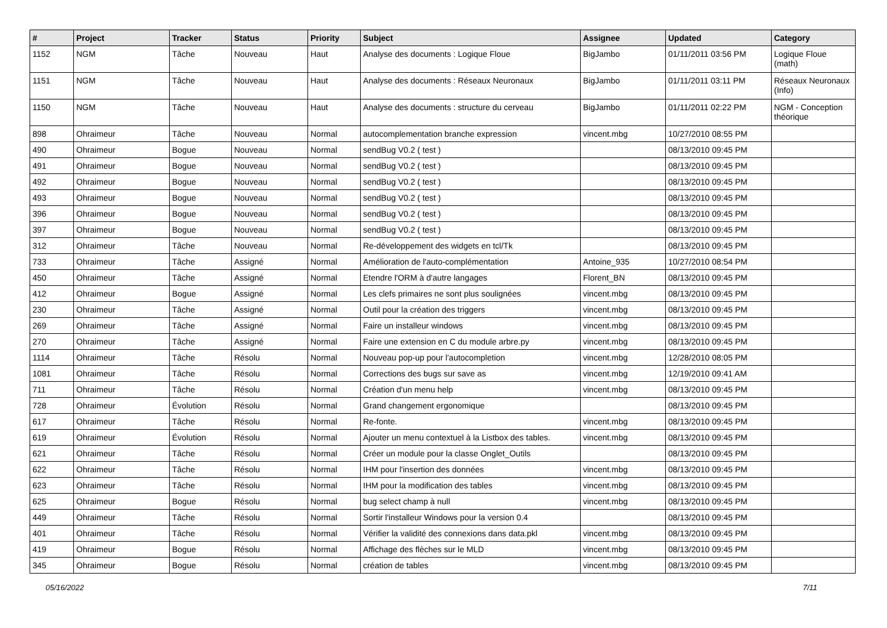| # | Project | Tracker | Status | Priority | Subject | Assignee | Updated | Category |
| --- | --- | --- | --- | --- | --- | --- | --- | --- |
| 1152 | NGM | Tâche | Nouveau | Haut | Analyse des documents : Logique Floue | BigJambo | 01/11/2011 03:56 PM | Logique Floue (math) |
| 1151 | NGM | Tâche | Nouveau | Haut | Analyse des documents : Réseaux Neuronaux | BigJambo | 01/11/2011 03:11 PM | Réseaux Neuronaux (Info) |
| 1150 | NGM | Tâche | Nouveau | Haut | Analyse des documents : structure du cerveau | BigJambo | 01/11/2011 02:22 PM | NGM - Conception théorique |
| 898 | Ohraimeur | Tâche | Nouveau | Normal | autocomplementation branche expression | vincent.mbg | 10/27/2010 08:55 PM | |
| 490 | Ohraimeur | Bogue | Nouveau | Normal | sendBug V0.2 ( test ) | | 08/13/2010 09:45 PM | |
| 491 | Ohraimeur | Bogue | Nouveau | Normal | sendBug V0.2 ( test ) | | 08/13/2010 09:45 PM | |
| 492 | Ohraimeur | Bogue | Nouveau | Normal | sendBug V0.2 ( test ) | | 08/13/2010 09:45 PM | |
| 493 | Ohraimeur | Bogue | Nouveau | Normal | sendBug V0.2 ( test ) | | 08/13/2010 09:45 PM | |
| 396 | Ohraimeur | Bogue | Nouveau | Normal | sendBug V0.2 ( test ) | | 08/13/2010 09:45 PM | |
| 397 | Ohraimeur | Bogue | Nouveau | Normal | sendBug V0.2 ( test ) | | 08/13/2010 09:45 PM | |
| 312 | Ohraimeur | Tâche | Nouveau | Normal | Re-développement des widgets en tcl/Tk | | 08/13/2010 09:45 PM | |
| 733 | Ohraimeur | Tâche | Assigné | Normal | Amélioration de l'auto-complémentation | Antoine_935 | 10/27/2010 08:54 PM | |
| 450 | Ohraimeur | Tâche | Assigné | Normal | Etendre l'ORM à d'autre langages | Florent_BN | 08/13/2010 09:45 PM | |
| 412 | Ohraimeur | Bogue | Assigné | Normal | Les clefs primaires ne sont plus soulignées | vincent.mbg | 08/13/2010 09:45 PM | |
| 230 | Ohraimeur | Tâche | Assigné | Normal | Outil pour la création des triggers | vincent.mbg | 08/13/2010 09:45 PM | |
| 269 | Ohraimeur | Tâche | Assigné | Normal | Faire un installeur windows | vincent.mbg | 08/13/2010 09:45 PM | |
| 270 | Ohraimeur | Tâche | Assigné | Normal | Faire une extension en C du module arbre.py | vincent.mbg | 08/13/2010 09:45 PM | |
| 1114 | Ohraimeur | Tâche | Résolu | Normal | Nouveau pop-up pour l'autocompletion | vincent.mbg | 12/28/2010 08:05 PM | |
| 1081 | Ohraimeur | Tâche | Résolu | Normal | Corrections des bugs sur save as | vincent.mbg | 12/19/2010 09:41 AM | |
| 711 | Ohraimeur | Tâche | Résolu | Normal | Création d'un menu help | vincent.mbg | 08/13/2010 09:45 PM | |
| 728 | Ohraimeur | Évolution | Résolu | Normal | Grand changement ergonomique | | 08/13/2010 09:45 PM | |
| 617 | Ohraimeur | Tâche | Résolu | Normal | Re-fonte. | vincent.mbg | 08/13/2010 09:45 PM | |
| 619 | Ohraimeur | Évolution | Résolu | Normal | Ajouter un menu contextuel à la Listbox des tables. | vincent.mbg | 08/13/2010 09:45 PM | |
| 621 | Ohraimeur | Tâche | Résolu | Normal | Créer un module pour la classe Onglet_Outils | | 08/13/2010 09:45 PM | |
| 622 | Ohraimeur | Tâche | Résolu | Normal | IHM pour l'insertion des données | vincent.mbg | 08/13/2010 09:45 PM | |
| 623 | Ohraimeur | Tâche | Résolu | Normal | IHM pour la modification des tables | vincent.mbg | 08/13/2010 09:45 PM | |
| 625 | Ohraimeur | Bogue | Résolu | Normal | bug select champ à null | vincent.mbg | 08/13/2010 09:45 PM | |
| 449 | Ohraimeur | Tâche | Résolu | Normal | Sortir l'installeur Windows pour la version 0.4 | | 08/13/2010 09:45 PM | |
| 401 | Ohraimeur | Tâche | Résolu | Normal | Vérifier la validité des connexions dans data.pkl | vincent.mbg | 08/13/2010 09:45 PM | |
| 419 | Ohraimeur | Bogue | Résolu | Normal | Affichage des flèches sur le MLD | vincent.mbg | 08/13/2010 09:45 PM | |
| 345 | Ohraimeur | Bogue | Résolu | Normal | création de tables | vincent.mbg | 08/13/2010 09:45 PM | |
05/16/2022 7/11